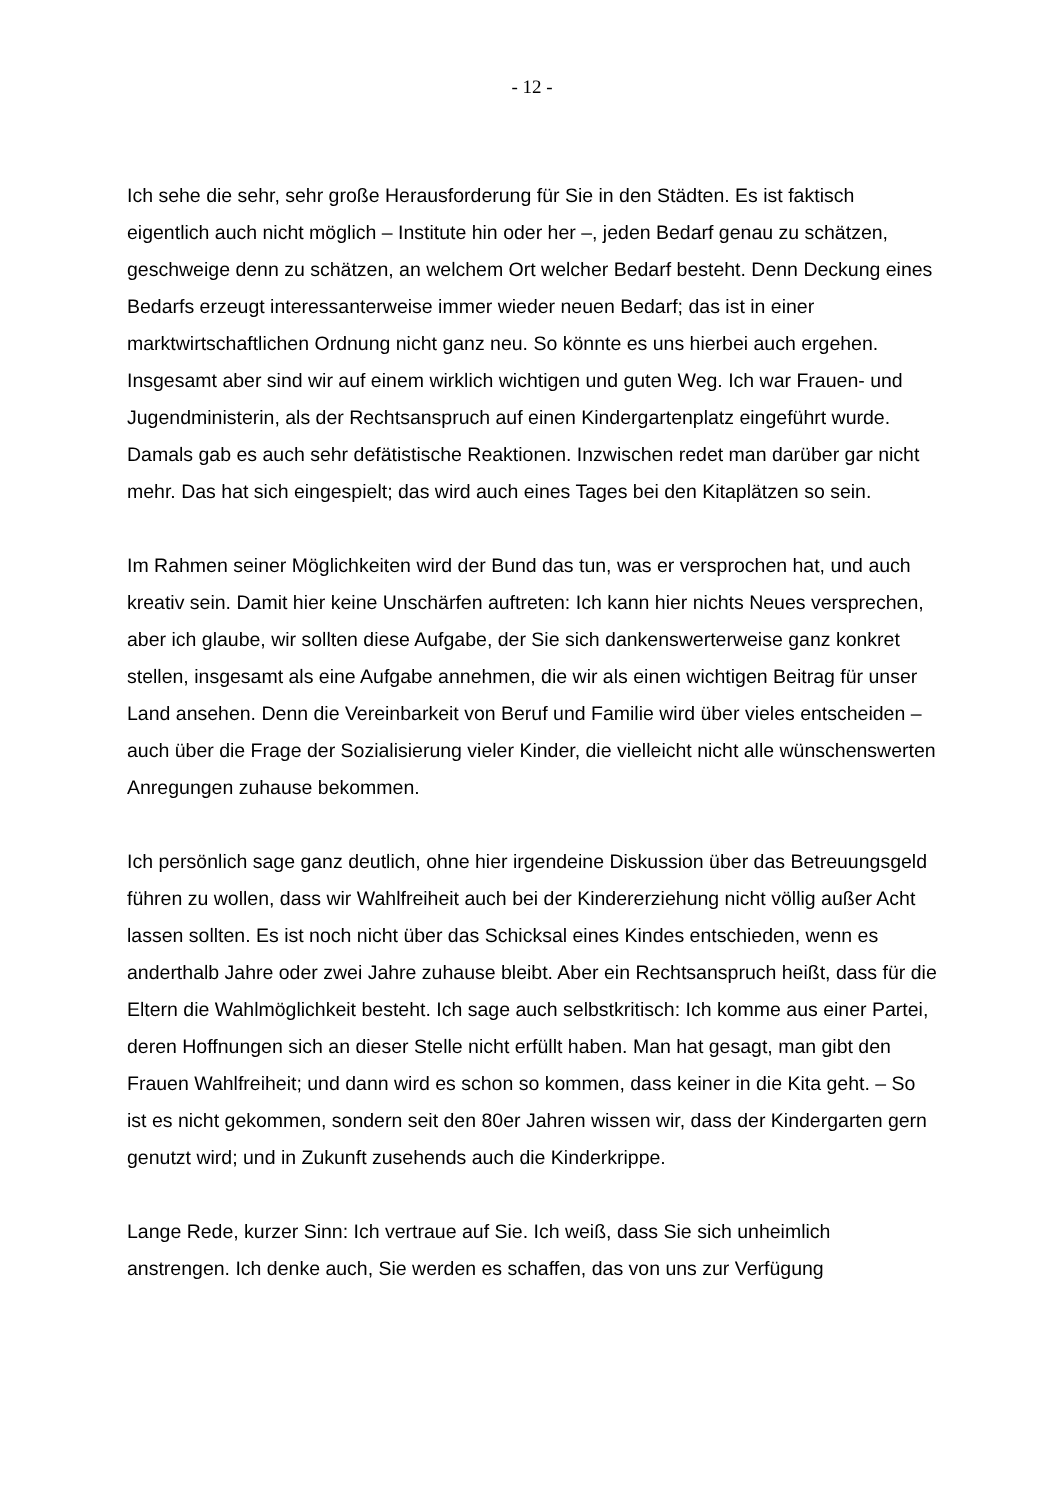- 12 -
Ich sehe die sehr, sehr große Herausforderung für Sie in den Städten. Es ist faktisch eigentlich auch nicht möglich – Institute hin oder her –, jeden Bedarf genau zu schätzen, geschweige denn zu schätzen, an welchem Ort welcher Bedarf besteht. Denn Deckung eines Bedarfs erzeugt interessanterweise immer wieder neuen Bedarf; das ist in einer marktwirtschaftlichen Ordnung nicht ganz neu. So könnte es uns hierbei auch ergehen. Insgesamt aber sind wir auf einem wirklich wichtigen und guten Weg. Ich war Frauen- und Jugendministerin, als der Rechtsanspruch auf einen Kindergartenplatz eingeführt wurde. Damals gab es auch sehr defätistische Reaktionen. Inzwischen redet man darüber gar nicht mehr. Das hat sich eingespielt; das wird auch eines Tages bei den Kitaplätzen so sein.
Im Rahmen seiner Möglichkeiten wird der Bund das tun, was er versprochen hat, und auch kreativ sein. Damit hier keine Unschärfen auftreten: Ich kann hier nichts Neues versprechen, aber ich glaube, wir sollten diese Aufgabe, der Sie sich dankenswerterweise ganz konkret stellen, insgesamt als eine Aufgabe annehmen, die wir als einen wichtigen Beitrag für unser Land ansehen. Denn die Vereinbarkeit von Beruf und Familie wird über vieles entscheiden – auch über die Frage der Sozialisierung vieler Kinder, die vielleicht nicht alle wünschenswerten Anregungen zuhause bekommen.
Ich persönlich sage ganz deutlich, ohne hier irgendeine Diskussion über das Betreuungsgeld führen zu wollen, dass wir Wahlfreiheit auch bei der Kindererziehung nicht völlig außer Acht lassen sollten. Es ist noch nicht über das Schicksal eines Kindes entschieden, wenn es anderthalb Jahre oder zwei Jahre zuhause bleibt. Aber ein Rechtsanspruch heißt, dass für die Eltern die Wahlmöglichkeit besteht. Ich sage auch selbstkritisch: Ich komme aus einer Partei, deren Hoffnungen sich an dieser Stelle nicht erfüllt haben. Man hat gesagt, man gibt den Frauen Wahlfreiheit; und dann wird es schon so kommen, dass keiner in die Kita geht. – So ist es nicht gekommen, sondern seit den 80er Jahren wissen wir, dass der Kindergarten gern genutzt wird; und in Zukunft zusehends auch die Kinderkrippe.
Lange Rede, kurzer Sinn: Ich vertraue auf Sie. Ich weiß, dass Sie sich unheimlich anstrengen. Ich denke auch, Sie werden es schaffen, das von uns zur Verfügung